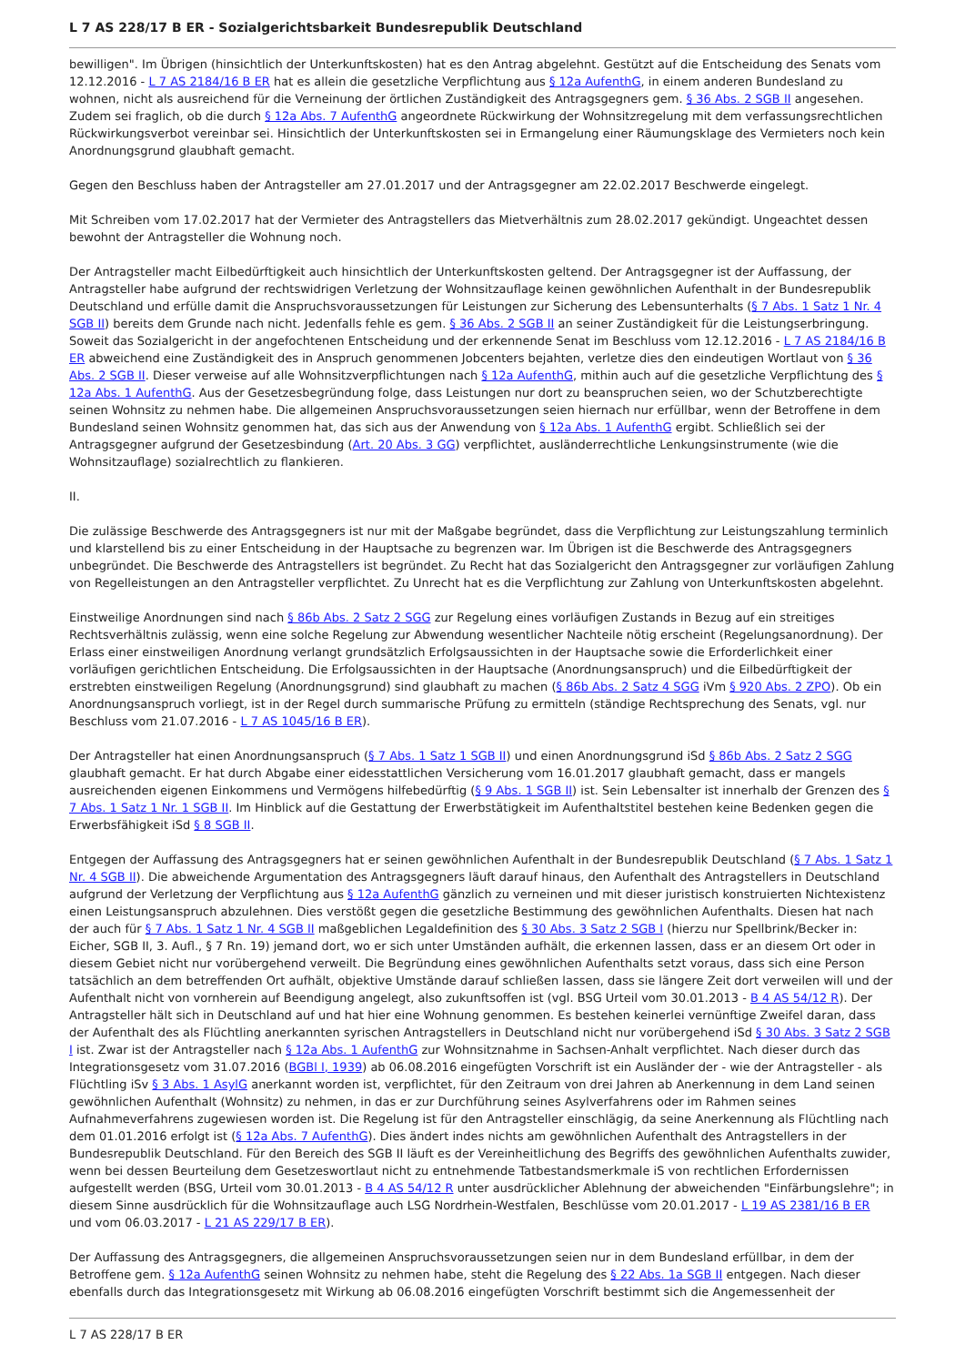L 7 AS 228/17 B ER - Sozialgerichtsbarkeit Bundesrepublik Deutschland
bewilligen". Im Übrigen (hinsichtlich der Unterkunftskosten) hat es den Antrag abgelehnt. Gestützt auf die Entscheidung des Senats vom 12.12.2016 - L 7 AS 2184/16 B ER hat es allein die gesetzliche Verpflichtung aus § 12a AufenthG, in einem anderen Bundesland zu wohnen, nicht als ausreichend für die Verneinung der örtlichen Zuständigkeit des Antragsgegners gem. § 36 Abs. 2 SGB II angesehen. Zudem sei fraglich, ob die durch § 12a Abs. 7 AufenthG angeordnete Rückwirkung der Wohnsitzregelung mit dem verfassungsrechtlichen Rückwirkungsverbot vereinbar sei. Hinsichtlich der Unterkunftskosten sei in Ermangelung einer Räumungsklage des Vermieters noch kein Anordnungsgrund glaubhaft gemacht.
Gegen den Beschluss haben der Antragsteller am 27.01.2017 und der Antragsgegner am 22.02.2017 Beschwerde eingelegt.
Mit Schreiben vom 17.02.2017 hat der Vermieter des Antragstellers das Mietverhältnis zum 28.02.2017 gekündigt. Ungeachtet dessen bewohnt der Antragsteller die Wohnung noch.
Der Antragsteller macht Eilbedürftigkeit auch hinsichtlich der Unterkunftskosten geltend. Der Antragsgegner ist der Auffassung, der Antragsteller habe aufgrund der rechtswidrigen Verletzung der Wohnsitzauflage keinen gewöhnlichen Aufenthalt in der Bundesrepublik Deutschland und erfülle damit die Anspruchsvoraussetzungen für Leistungen zur Sicherung des Lebensunterhalts (§ 7 Abs. 1 Satz 1 Nr. 4 SGB II) bereits dem Grunde nach nicht. Jedenfalls fehle es gem. § 36 Abs. 2 SGB II an seiner Zuständigkeit für die Leistungserbringung. Soweit das Sozialgericht in der angefochtenen Entscheidung und der erkennende Senat im Beschluss vom 12.12.2016 - L 7 AS 2184/16 B ER abweichend eine Zuständigkeit des in Anspruch genommenen Jobcenters bejahten, verletze dies den eindeutigen Wortlaut von § 36 Abs. 2 SGB II. Dieser verweise auf alle Wohnsitzverpflichtungen nach § 12a AufenthG, mithin auch auf die gesetzliche Verpflichtung des § 12a Abs. 1 AufenthG. Aus der Gesetzesbegründung folge, dass Leistungen nur dort zu beanspruchen seien, wo der Schutzberechtigte seinen Wohnsitz zu nehmen habe. Die allgemeinen Anspruchsvoraussetzungen seien hiernach nur erfüllbar, wenn der Betroffene in dem Bundesland seinen Wohnsitz genommen hat, das sich aus der Anwendung von § 12a Abs. 1 AufenthG ergibt. Schließlich sei der Antragsgegner aufgrund der Gesetzesbindung (Art. 20 Abs. 3 GG) verpflichtet, ausländerrechtliche Lenkungsinstrumente (wie die Wohnsitzauflage) sozialrechtlich zu flankieren.
II.
Die zulässige Beschwerde des Antragsgegners ist nur mit der Maßgabe begründet, dass die Verpflichtung zur Leistungszahlung terminlich und klarstellend bis zu einer Entscheidung in der Hauptsache zu begrenzen war. Im Übrigen ist die Beschwerde des Antragsgegners unbegründet. Die Beschwerde des Antragstellers ist begründet. Zu Recht hat das Sozialgericht den Antragsgegner zur vorläufigen Zahlung von Regelleistungen an den Antragsteller verpflichtet. Zu Unrecht hat es die Verpflichtung zur Zahlung von Unterkunftskosten abgelehnt.
Einstweilige Anordnungen sind nach § 86b Abs. 2 Satz 2 SGG zur Regelung eines vorläufigen Zustands in Bezug auf ein streitiges Rechtsverhältnis zulässig, wenn eine solche Regelung zur Abwendung wesentlicher Nachteile nötig erscheint (Regelungsanordnung). Der Erlass einer einstweiligen Anordnung verlangt grundsätzlich Erfolgsaussichten in der Hauptsache sowie die Erforderlichkeit einer vorläufigen gerichtlichen Entscheidung. Die Erfolgsaussichten in der Hauptsache (Anordnungsanspruch) und die Eilbedürftigkeit der erstrebten einstweiligen Regelung (Anordnungsgrund) sind glaubhaft zu machen (§ 86b Abs. 2 Satz 4 SGG iVm § 920 Abs. 2 ZPO). Ob ein Anordnungsanspruch vorliegt, ist in der Regel durch summarische Prüfung zu ermitteln (ständige Rechtsprechung des Senats, vgl. nur Beschluss vom 21.07.2016 - L 7 AS 1045/16 B ER).
Der Antragsteller hat einen Anordnungsanspruch (§ 7 Abs. 1 Satz 1 SGB II) und einen Anordnungsgrund iSd § 86b Abs. 2 Satz 2 SGG glaubhaft gemacht. Er hat durch Abgabe einer eidesstattlichen Versicherung vom 16.01.2017 glaubhaft gemacht, dass er mangels ausreichenden eigenen Einkommens und Vermögens hilfebedürftig (§ 9 Abs. 1 SGB II) ist. Sein Lebensalter ist innerhalb der Grenzen des § 7 Abs. 1 Satz 1 Nr. 1 SGB II. Im Hinblick auf die Gestattung der Erwerbstätigkeit im Aufenthaltstitel bestehen keine Bedenken gegen die Erwerbsfähigkeit iSd § 8 SGB II.
Entgegen der Auffassung des Antragsgegners hat er seinen gewöhnlichen Aufenthalt in der Bundesrepublik Deutschland (§ 7 Abs. 1 Satz 1 Nr. 4 SGB II). Die abweichende Argumentation des Antragsgegners läuft darauf hinaus, den Aufenthalt des Antragstellers in Deutschland aufgrund der Verletzung der Verpflichtung aus § 12a AufenthG gänzlich zu verneinen und mit dieser juristisch konstruierten Nichtexistenz einen Leistungsanspruch abzulehnen. Dies verstößt gegen die gesetzliche Bestimmung des gewöhnlichen Aufenthalts. Diesen hat nach der auch für § 7 Abs. 1 Satz 1 Nr. 4 SGB II maßgeblichen Legaldefinition des § 30 Abs. 3 Satz 2 SGB I (hierzu nur Spellbrink/Becker in: Eicher, SGB II, 3. Aufl., § 7 Rn. 19) jemand dort, wo er sich unter Umständen aufhält, die erkennen lassen, dass er an diesem Ort oder in diesem Gebiet nicht nur vorübergehend verweilt. Die Begründung eines gewöhnlichen Aufenthalts setzt voraus, dass sich eine Person tatsächlich an dem betreffenden Ort aufhält, objektive Umstände darauf schließen lassen, dass sie längere Zeit dort verweilen will und der Aufenthalt nicht von vornherein auf Beendigung angelegt, also zukunftsoffen ist (vgl. BSG Urteil vom 30.01.2013 - B 4 AS 54/12 R). Der Antragsteller hält sich in Deutschland auf und hat hier eine Wohnung genommen. Es bestehen keinerlei vernünftige Zweifel daran, dass der Aufenthalt des als Flüchtling anerkannten syrischen Antragstellers in Deutschland nicht nur vorübergehend iSd § 30 Abs. 3 Satz 2 SGB I ist. Zwar ist der Antragsteller nach § 12a Abs. 1 AufenthG zur Wohnsitznahme in Sachsen-Anhalt verpflichtet. Nach dieser durch das Integrationsgesetz vom 31.07.2016 (BGBl I, 1939) ab 06.08.2016 eingefügten Vorschrift ist ein Ausländer der - wie der Antragsteller - als Flüchtling iSv § 3 Abs. 1 AsylG anerkannt worden ist, verpflichtet, für den Zeitraum von drei Jahren ab Anerkennung in dem Land seinen gewöhnlichen Aufenthalt (Wohnsitz) zu nehmen, in das er zur Durchführung seines Asylverfahrens oder im Rahmen seines Aufnahmeverfahrens zugewiesen worden ist. Die Regelung ist für den Antragsteller einschlägig, da seine Anerkennung als Flüchtling nach dem 01.01.2016 erfolgt ist (§ 12a Abs. 7 AufenthG). Dies ändert indes nichts am gewöhnlichen Aufenthalt des Antragstellers in der Bundesrepublik Deutschland. Für den Bereich des SGB II läuft es der Vereinheitlichung des Begriffs des gewöhnlichen Aufenthalts zuwider, wenn bei dessen Beurteilung dem Gesetzeswortlaut nicht zu entnehmende Tatbestandsmerkmale iS von rechtlichen Erfordernissen aufgestellt werden (BSG, Urteil vom 30.01.2013 - B 4 AS 54/12 R unter ausdrücklicher Ablehnung der abweichenden "Einfärbungslehre"; in diesem Sinne ausdrücklich für die Wohnsitzauflage auch LSG Nordrhein-Westfalen, Beschlüsse vom 20.01.2017 - L 19 AS 2381/16 B ER und vom 06.03.2017 - L 21 AS 229/17 B ER).
Der Auffassung des Antragsgegners, die allgemeinen Anspruchsvoraussetzungen seien nur in dem Bundesland erfüllbar, in dem der Betroffene gem. § 12a AufenthG seinen Wohnsitz zu nehmen habe, steht die Regelung des § 22 Abs. 1a SGB II entgegen. Nach dieser ebenfalls durch das Integrationsgesetz mit Wirkung ab 06.08.2016 eingefügten Vorschrift bestimmt sich die Angemessenheit der
L 7 AS 228/17 B ER